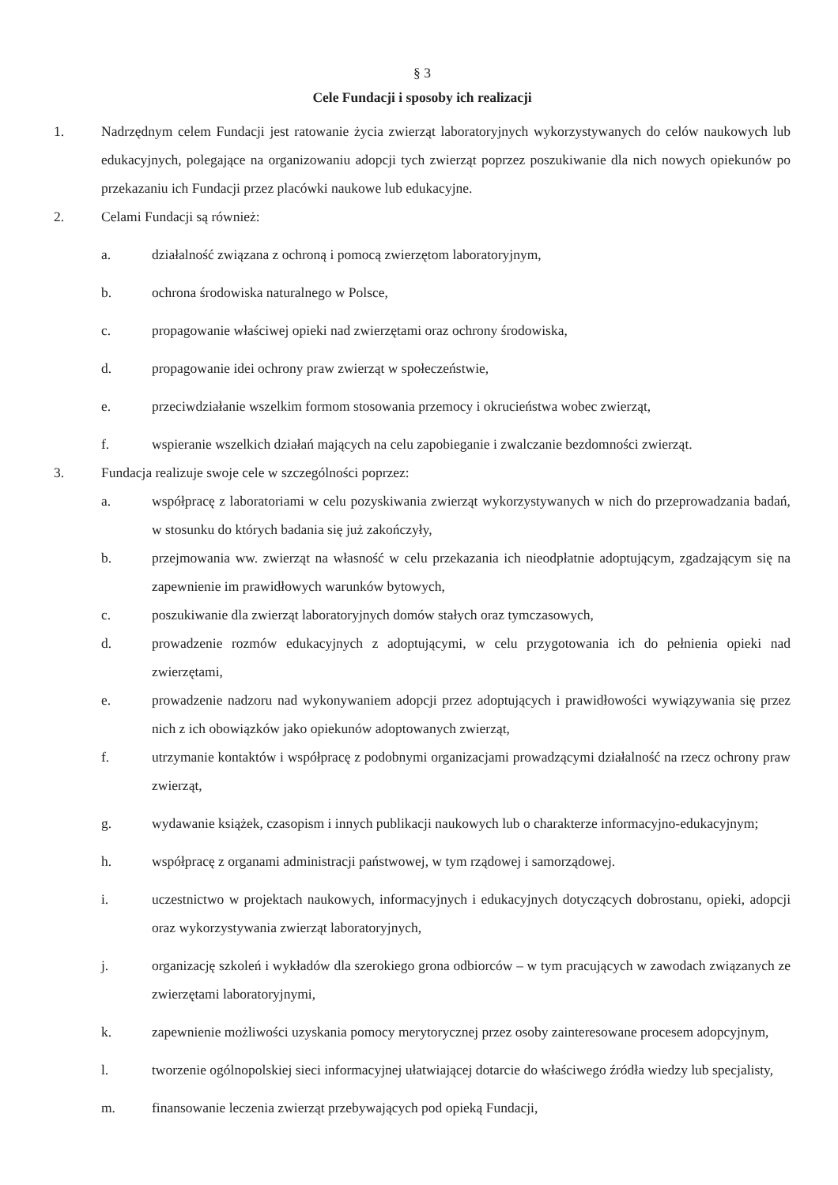§ 3
Cele Fundacji i sposoby ich realizacji
1. Nadrzędnym celem Fundacji jest ratowanie życia zwierząt laboratoryjnych wykorzystywanych do celów naukowych lub edukacyjnych, polegające na organizowaniu adopcji tych zwierząt poprzez poszukiwanie dla nich nowych opiekunów po przekazaniu ich Fundacji przez placówki naukowe lub edukacyjne.
2. Celami Fundacji są również:
a. działalność związana z ochroną i pomocą zwierzętom laboratoryjnym,
b. ochrona środowiska naturalnego w Polsce,
c. propagowanie właściwej opieki nad zwierzętami oraz ochrony środowiska,
d. propagowanie idei ochrony praw zwierząt w społeczeństwie,
e. przeciwdziałanie wszelkim formom stosowania przemocy i okrucieństwa wobec zwierząt,
f. wspieranie wszelkich działań mających na celu zapobieganie i zwalczanie bezdomności zwierząt.
3. Fundacja realizuje swoje cele w szczególności poprzez:
a. współpracę z laboratoriami w celu pozyskiwania zwierząt wykorzystywanych w nich do przeprowadzania badań, w stosunku do których badania się już zakończyły,
b. przejmowania ww. zwierząt na własność w celu przekazania ich nieodpłatnie adoptującym, zgadzającym się na zapewnienie im prawidłowych warunków bytowych,
c. poszukiwanie dla zwierząt laboratoryjnych domów stałych oraz tymczasowych,
d. prowadzenie rozmów edukacyjnych z adoptującymi, w celu przygotowania ich do pełnienia opieki nad zwierzętami,
e. prowadzenie nadzoru nad wykonywaniem adopcji przez adoptujących i prawidłowości wywiązywania się przez nich z ich obowiązków jako opiekunów adoptowanych zwierząt,
f. utrzymanie kontaktów i współpracę z podobnymi organizacjami prowadzącymi działalność na rzecz ochrony praw zwierząt,
g. wydawanie książek, czasopism i innych publikacji naukowych lub o charakterze informacyjno-edukacyjnym;
h. współpracę z organami administracji państwowej, w tym rządowej i samorządowej.
i. uczestnictwo w projektach naukowych, informacyjnych i edukacyjnych dotyczących dobrostanu, opieki, adopcji oraz wykorzystywania zwierząt laboratoryjnych,
j. organizację szkoleń i wykładów dla szerokiego grona odbiorców – w tym pracujących w zawodach związanych ze zwierzętami laboratoryjnymi,
k. zapewnienie możliwości uzyskania pomocy merytorycznej przez osoby zainteresowane procesem adopcyjnym,
l. tworzenie ogólnopolskiej sieci informacyjnej ułatwiającej dotarcie do właściwego źródła wiedzy lub specjalisty,
m. finansowanie leczenia zwierząt przebywających pod opieką Fundacji,